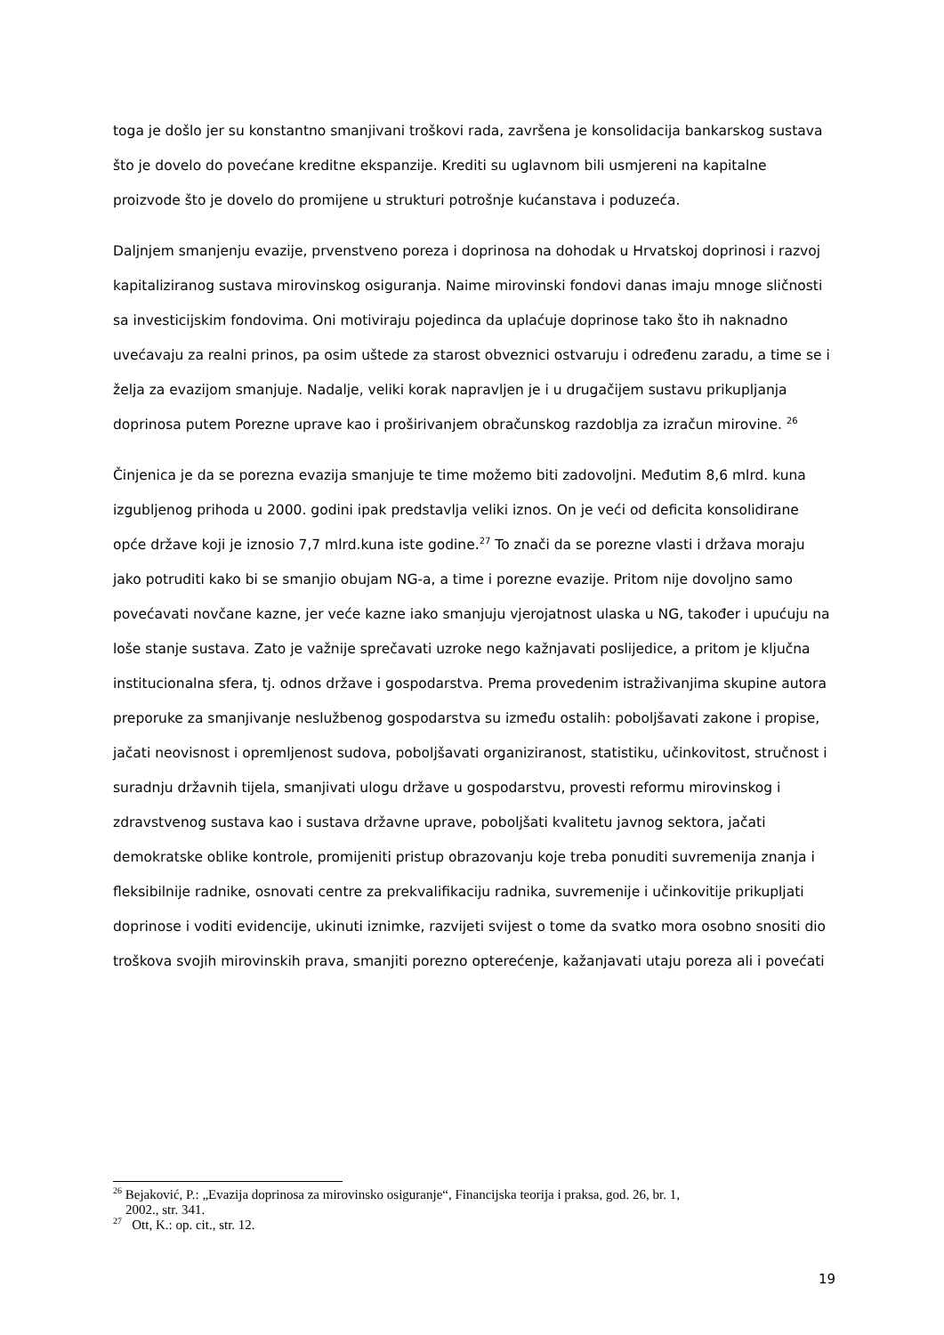toga je došlo jer su konstantno smanjivani troškovi rada, završena je konsolidacija bankarskog sustava što je dovelo do povećane kreditne ekspanzije. Krediti su uglavnom bili usmjereni na kapitalne proizvode što je dovelo do promijene u strukturi potrošnje kućanstava i poduzeća.
Daljnjem smanjenju evazije, prvenstveno poreza i doprinosa na dohodak u Hrvatskoj doprinosi i razvoj kapitaliziranog sustava mirovinskog osiguranja. Naime mirovinski fondovi danas imaju mnoge sličnosti sa investicijskim fondovima. Oni motiviraju pojedinca da uplaćuje doprinose tako što ih naknadno uvećavaju za realni prinos, pa osim uštede za starost obveznici ostvaruju i određenu zaradu, a time se i želja za evazijom smanjuje. Nadalje, veliki korak napravljen je i u drugačijem sustavu prikupljanja doprinosa putem Porezne uprave kao i proširivanjem obračunskog razdoblja za izračun mirovine. <sup>26</sup>
Činjenica je da se porezna evazija smanjuje te time možemo biti zadovoljni. Međutim 8,6 mlrd. kuna izgubljenog prihoda u 2000. godini ipak predstavlja veliki iznos. On je veći od deficita konsolidirane opće države koji je iznosio 7,7 mlrd.kuna iste godine.<sup>27</sup> To znači da se porezne vlasti i država moraju jako potruditi kako bi se smanjio obujam NG-a, a time i porezne evazije. Pritom nije dovoljno samo povećavati novčane kazne, jer veće kazne iako smanjuju vjerojatnost ulaska u NG, također i upućuju na loše stanje sustava. Zato je važnije sprečavati uzroke nego kažnjavati poslijedice, a pritom je ključna institucionalna sfera, tj. odnos države i gospodarstva. Prema provedenim istraživanjima skupine autora preporuke za smanjivanje neslužbenog gospodarstva su između ostalih: poboljšavati zakone i propise, jačati neovisnost i opremljenost sudova, poboljšavati organiziranost, statistiku, učinkovitost, stručnost i suradnju državnih tijela, smanjivati ulogu države u gospodarstvu, provesti reformu mirovinskog i zdravstvenog sustava kao i sustava državne uprave, poboljšati kvalitetu javnog sektora, jačati demokratske oblike kontrole, promijeniti pristup obrazovanju koje treba ponuditi suvremenija znanja i fleksibilnije radnike, osnovati centre za prekvalifikaciju radnika, suvremenije i učinkovitije prikupljati doprinose i voditi evidencije, ukinuti iznimke, razvijeti svijest o tome da svatko mora osobno snositi dio troškova svojih mirovinskih prava, smanjiti porezno opterećenje, kažanjavati utaju poreza ali i povećati
<sup>26</sup> Bejaković, P.: „Evazija doprinosa za mirovinsko osiguranje“, Financijska teorija i praksa, god. 26, br. 1,
2002., str. 341.
<sup>27</sup> Ott, K.: op. cit., str. 12.
19